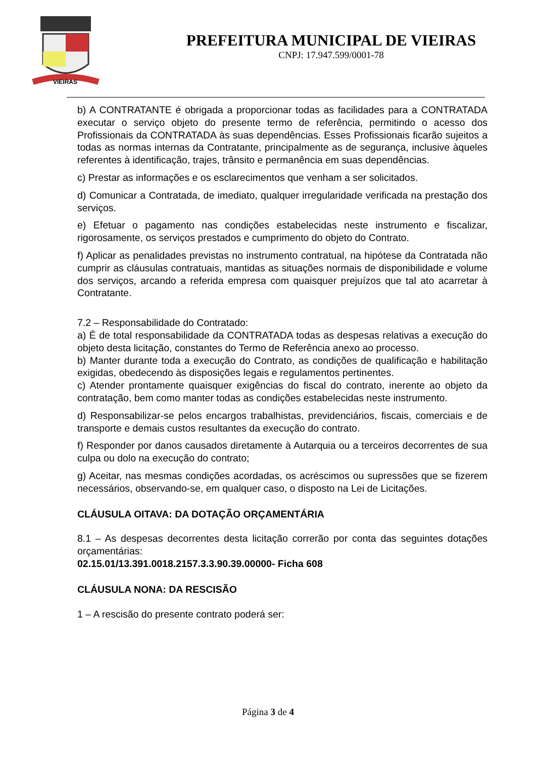VIEIRAS
PREFEITURA MUNICIPAL DE VIEIRAS
CNPJ: 17.947.599/0001-78
b) A CONTRATANTE é obrigada a proporcionar todas as facilidades para a CONTRATADA executar o serviço objeto do presente termo de referência, permitindo o acesso dos Profissionais da CONTRATADA às suas dependências. Esses Profissionais ficarão sujeitos a todas as normas internas da Contratante, principalmente as de segurança, inclusive àqueles referentes à identificação, trajes, trânsito e permanência em suas dependências.
c) Prestar as informações e os esclarecimentos que venham a ser solicitados.
d) Comunicar a Contratada, de imediato, qualquer irregularidade verificada na prestação dos serviços.
e) Efetuar o pagamento nas condições estabelecidas neste instrumento e fiscalizar, rigorosamente, os serviços prestados e cumprimento do objeto do Contrato.
f) Aplicar as penalidades previstas no instrumento contratual, na hipótese da Contratada não cumprir as cláusulas contratuais, mantidas as situações normais de disponibilidade e volume dos serviços, arcando a referida empresa com quaisquer prejuízos que tal ato acarretar à Contratante.
7.2 – Responsabilidade do Contratado:
a) É de total responsabilidade da CONTRATADA todas as despesas relativas a execução do objeto desta licitação, constantes do Termo de Referência anexo ao processo.
b) Manter durante toda a execução do Contrato, as condições de qualificação e habilitação exigidas, obedecendo às disposições legais e regulamentos pertinentes.
c) Atender prontamente quaisquer exigências do fiscal do contrato, inerente ao objeto da contratação, bem como manter todas as condições estabelecidas neste instrumento.
d) Responsabilizar-se pelos encargos trabalhistas, previdenciários, fiscais, comerciais e de transporte e demais custos resultantes da execução do contrato.
f) Responder por danos causados diretamente à Autarquia ou a terceiros decorrentes de sua culpa ou dolo na execução do contrato;
g) Aceitar, nas mesmas condições acordadas, os acréscimos ou supressões que se fizerem necessários, observando-se, em qualquer caso, o disposto na Lei de Licitações.
CLÁUSULA OITAVA: DA DOTAÇÃO ORÇAMENTÁRIA
8.1 – As despesas decorrentes desta licitação correrão por conta das seguintes dotações orçamentárias:
02.15.01/13.391.0018.2157.3.3.90.39.00000- Ficha 608
CLÁUSULA NONA: DA RESCISÃO
1 – A rescisão do presente contrato poderá ser:
Página 3 de 4